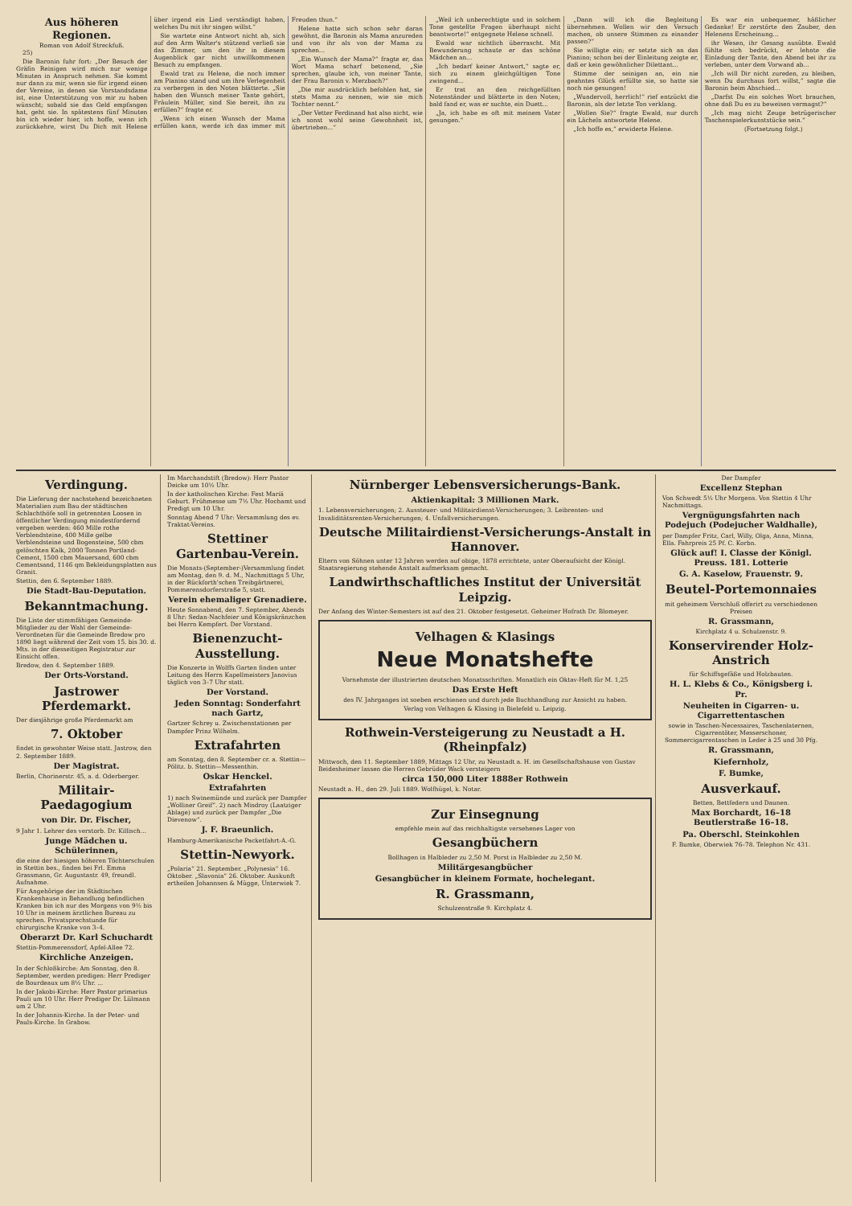Aus höheren Regionen.
Roman von Adolf Streckfuß.
25)
Die Baronin fuhr fort: „Der Besuch der Gräfin Reinigen wird mich nur wenige Minuten in Anspruch nehmen. Sie kommt nur dann zu mir, wenn sie für irgend einen der Vereine, in denen sie Vorstandsdame ist, eine Unterstützung von mir zu haben wünscht; sobald sie das Geld empfangen hat, geht sie. In spätestens fünf Minuten bin ich wieder hier, ich hoffe, wenn ich zurückkehre, wirst Du Dich mit Helene über irgend ein Lied verständigt haben, welches Du mit ihr singen willst.“
Sie wartete eine Antwort nicht ab, sich auf den Arm Walter's stützend verließ sie das Zimmer, um den ihr in diesem Augenblick gar nicht unwillkommenen Besuch zu empfangen.
Ewald trat zu Helene, die noch immer am Pianino stand und um ihre Verlegenheit zu verbergen in den Noten blätterte. „Sie haben den Wunsch meiner Tante gehört, Fräulein Müller, sind Sie bereit, ihn zu erfüllen?“ fragte er.
„Wenn ich einen Wunsch der Mama erfüllen kann, werde ich das immer mit Freuden thun.“
Helene hatte sich schon sehr daran gewöhnt, die Baronin als Mama anzureden und von ihr als von der Mama zu sprechen...
„Ein Wunsch der Mama?“ fragte er, das Wort Mama scharf betonend, „Sie sprechen, glaube ich, von meiner Tante, der Frau Baronin v. Merzbach?“
„Die mir ausdrücklich befohlen hat, sie stets Mama zu nennen, wie sie mich Tochter nennt.“
„Der Vetter Ferdinand hat also nicht, wie ich sonst wohl seine Gewohnheit ist, übertrieben...“
„Weil ich unberechtigte und in solchem Tone gestellte Fragen überhaupt nicht beantworte!“ entgegnete Helene schnell.
Ewald war sichtlich überrascht. Mit Bewunderung schaute er das schöne Mädchen an...
„Ich bedarf keiner Antwort,“ sagte er, sich zu einem gleichgültigen Tone zwingend...
Er trat an den reichgefüllten Notenständer und blätterte in den Noten; bald fand er, was er suchte, ein Duett...
„Ja, ich habe es oft mit meinem Vater gesungen.“
„Dann will ich die Begleitung übernehmen. Wollen wir den Versuch machen, ob unsere Stimmen zu einander passen?“
Sie willigte ein; er setzte sich an das Pianino; schon bei der Einleitung zeigte er, daß er kein gewöhnlicher Dilettant...
Stimme der seinigen an, ein nie geahntes Glück erfüllte sie, so hatte sie noch nie gesungen!
„Wundervoll, herrlich!“ rief entzückt die Baronin, als der letzte Ton verklang.
„Wollen Sie?“ fragte Ewald, nur durch ein Lächeln antwortete Helene.
„Ich hoffe es,“ erwiderte Helene.
Es war ein unbequemer, häßlicher Gedanke! Er zerstörte den Zauber, den Helenens Erscheinung...
ihr Wesen, ihr Gesang ausübte. Ewald fühlte sich bedrückt, er lehnte die Einladung der Tante, den Abend bei ihr zu verleben, unter dem Vorwand ab...
„Ich will Dir nicht zureden, zu bleiben, wenn Du durchaus fort willst,“ sagte die Baronin beim Abschied...
„Darfst Du ein solches Wort brauchen, ohne daß Du es zu beweisen vermagst?“
„Ich mag nicht Zeuge betrügerischer Taschenspielerkunststücke sein.“
(Fortsetzung folgt.)
Verdingung.
Die Lieferung der nachstehend bezeichneten Materialien zum Bau der städtischen Schlachthöfe soll in getrennten Loosen in öffentlicher Verdingung mindestfordernd vergeben werden: 460 Mille rothe Verblendsteine, 400 Mille gelbe Verblendsteine und Bogensteine, 500 cbm gelöschten Kalk, 2000 Tonnen Portland-Cement, 1500 cbm Mauersand, 600 cbm Cementsand, 1146 qm Bekleidungsplatten aus Granit.
Stettin, den 6. September 1889.
Die Stadt-Bau-Deputation.
Bekanntmachung.
Die Liste der stimmfähigen Gemeinde-Mitglieder zu der Wahl der Gemeinde-Verordneten für die Gemeinde Bredow pro 1890 liegt während der Zeit vom 15. bis 30. d. Mts. in der diesseitigen Registratur zur Einsicht offen.
Bredow, den 4. September 1889.
Der Orts-Vorstand.
Jastrower Pferdemarkt.
Der diesjährige große Pferdemarkt am
7. Oktober
findet in gewohnter Weise statt. Jastrow, den 2. September 1889.
Der Magistrat.
Berlin, Chorinerstr. 45, a. d. Oderberger.
Militair-Paedagogium
von Dir. Dr. Fischer,
9 Jahr 1. Lehrer des verstorb. Dr. Killisch...
Junge Mädchen u. Schülerinnen,
die eine der hiesigen höheren Töchterschulen in Stettin bes., finden bei Frl. Emma Grassmann, Gr. Augustastr. 49, freundl. Aufnahme.
Für Angehörige der im Städtischen Krankenhause in Behandlung befindlichen Kranken bin ich nur des Morgens von 9½ bis 10 Uhr in meinem ärztlichen Bureau zu sprechen. Privatsprechstunde für chirurgische Kranke von 3–4.
Oberarzt Dr. Karl Schuchardt
Stettin-Pommerensdorf, Apfel-Allee 72.
Kirchliche Anzeigen.
In der Schloßkirche: Am Sonntag, den 8. September, werden predigen: Herr Prediger de Bourdeaux um 8½ Uhr. ...
In der Jakobi-Kirche: Herr Pastor primarius Pauli um 10 Uhr. Herr Prediger Dr. Lülmann um 2 Uhr.
In der Johannis-Kirche. In der Peter- und Pauls-Kirche. In Grabow.
Im Marchandstift (Bredow): Herr Pastor Deicke um 10½ Uhr.
In der katholischen Kirche: Fest Mariä Geburt. Frühmesse um 7½ Uhr. Hochamt und Predigt um 10 Uhr.
Sonntag Abend 7 Uhr: Versammlung des ev. Traktat-Vereins.
Stettiner Gartenbau-Verein.
Die Monats-(September-)Versammlung findet am Montag, den 9. d. M., Nachmittags 5 Uhr, in der Rückforth'schen Treibgärtnerei, Pommerensdorferstraße 5, statt.
Verein ehemaliger Grenadiere.
Heute Sonnabend, den 7. September, Abends 8 Uhr: Sedan-Nachfeier und Königskränzchen bei Herrn Kempfert. Der Vorstand.
Bienenzucht-Ausstellung.
Die Konzerte in Wolffs Garten finden unter Leitung des Herrn Kapellmeisters Janovius täglich von 3–7 Uhr statt.
Der Vorstand.
Jeden Sonntag: Sonderfahrt nach Gartz,
Gartzer Schrey u. Zwischenstationen per Dampfer Prinz Wilhelm.
Extrafahrten
am Sonntag, den 8. September cr. a. Stettin—Pölitz. b. Stettin—Messenthin.
Oskar Henckel.
Extrafahrten
1) nach Swinemünde und zurück per Dampfer „Wolliner Greif“. 2) nach Misdroy (Laatziger Ablage) und zurück per Dampfer „Die Dievenow“.
J. F. Braeunlich.
Hamburg-Amerikanische Packetfahrt-A.-G.
Stettin-Newyork.
„Polaria“ 21. September. „Polynesia“ 16. Oktober. „Slavonia“ 26. Oktober. Auskunft ertheilen Johannsen & Mügge, Unterwiek 7.
Nürnberger Lebensversicherungs-Bank.
Aktienkapital: 3 Millionen Mark.
1. Lebensversicherungen; 2. Aussteuer- und Militairdienst-Versicherungen; 3. Leibrenten- und Invaliditätsrenten-Versicherungen; 4. Unfallversicherungen.
Deutsche Militairdienst-Versicherungs-Anstalt in Hannover.
Eltern von Söhnen unter 12 Jahren werden auf obige, 1878 errichtete, unter Oberaufsicht der Königl. Staatsregierung stehende Anstalt aufmerksam gemacht.
Landwirthschaftliches Institut der Universität Leipzig.
Der Anfang des Winter-Semesters ist auf den 21. Oktober festgesetzt. Geheimer Hofrath Dr. Blomeyer.
Velhagen & Klasings
Neue Monatshefte
Vornehmste der illustrierten deutschen Monatsschriften. Monatlich ein Oktav-Heft für M. 1,25
Das Erste Heft
des IV. Jahrganges ist soeben erschienen und durch jede Buchhandlung zur Ansicht zu haben.
Verlag von Velhagen & Klasing in Bielefeld u. Leipzig.
Rothwein-Versteigerung zu Neustadt a H. (Rheinpfalz)
Mittwoch, den 11. September 1889, Mittags 12 Uhr, zu Neustadt a. H. im Gesellschaftshause von Gustav Beidesheimer lassen die Herren Gebrüder Wack versteigern
circa 150,000 Liter 1888er Rothwein
Neustadt a. H., den 29. Juli 1889. Wolfhügel, k. Notar.
Zur Einsegnung
empfehle mein auf das reichhaltigste versehenes Lager von
Gesangbüchern
Bollhagen in Halbleder zu 2,50 M. Porst in Halbleder zu 2,50 M.
Militärgesangbücher
Gesangbücher in kleinem Formate, hochelegant.
R. Grassmann,
Schulzenstraße 9. Kirchplatz 4.
Der Dampfer
Excellenz Stephan
Von Schwedt 5½ Uhr Morgens. Von Stettin 4 Uhr Nachmittags.
Vergnügungsfahrten nach Podejuch (Podejucher Waldhalle),
per Dampfer Fritz, Carl, Willy, Olga, Anna, Minna, Ella. Fahrpreis 25 Pf. C. Korbn.
Glück auf! I. Classe der Königl. Preuss. 181. Lotterie
G. A. Kaselow, Frauenstr. 9.
Beutel-Portemonnaies
mit geheimem Verschluß offerirt zu verschiedenen Preisen
R. Grassmann,
Kirchplatz 4 u. Schulzenstr. 9.
Konservirender Holz-Anstrich
für Schiffsgefäße und Holzbauten.
H. L. Klebs & Co., Königsberg i. Pr.
Neuheiten in Cigarren- u. Cigarrettentaschen
sowie in Taschen-Necessaires, Taschenlaternen, Cigarrentöter, Messerschoner, Sommercigarrentaschen in Leder à 25 und 30 Pfg.
R. Grassmann,
Kiefernholz,
F. Bumke,
Ausverkauf.
Betten, Bettfedern und Daunen.
Max Borchardt, 16–18 Beutlerstraße 16–18.
Pa. Oberschl. Steinkohlen
F. Bumke, Oberwiek 76–78. Telephon Nr. 431.